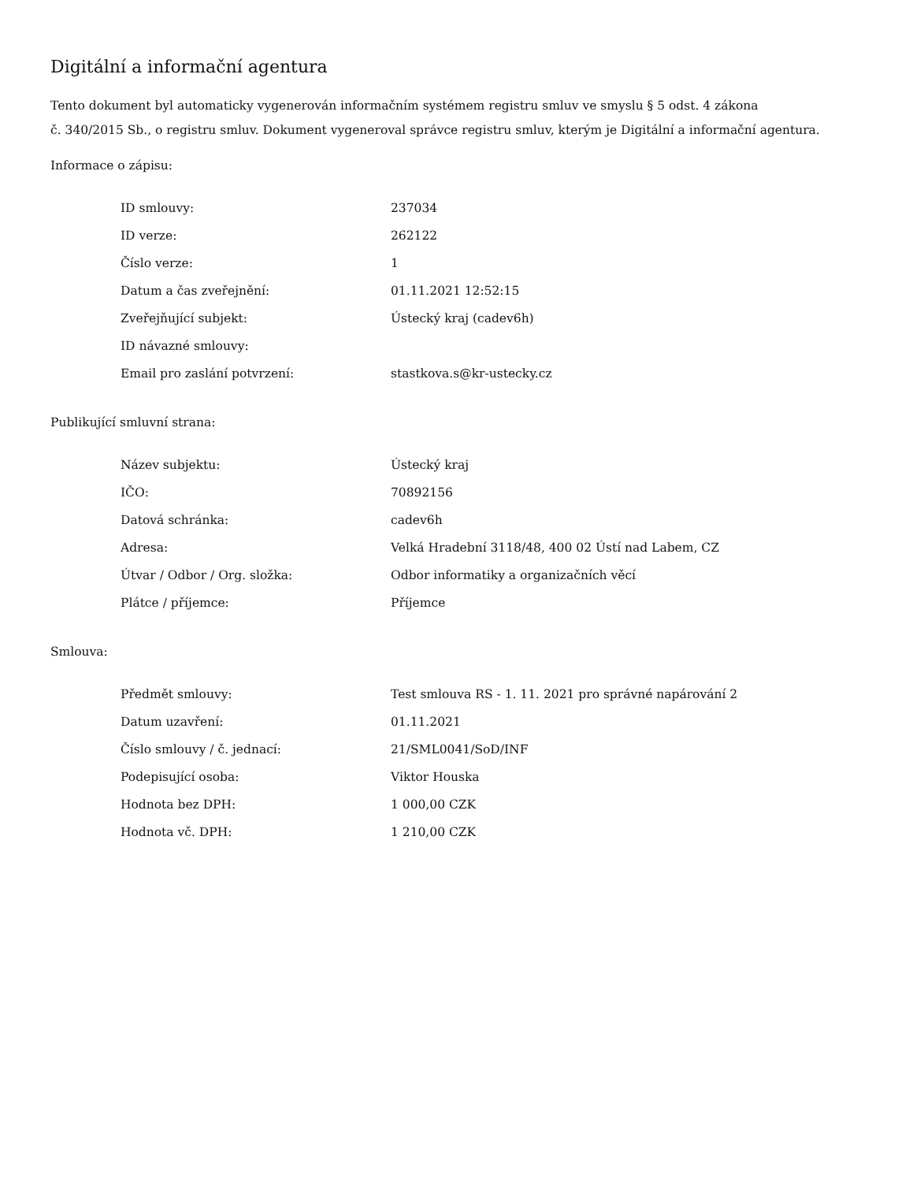Digitální a informační agentura
Tento dokument byl automaticky vygenerován informačním systémem registru smluv ve smyslu § 5 odst. 4 zákona
č. 340/2015 Sb., o registru smluv. Dokument vygeneroval správce registru smluv, kterým je Digitální a informační agentura.
Informace o zápisu:
| ID smlouvy: | 237034 |
| ID verze: | 262122 |
| Číslo verze: | 1 |
| Datum a čas zveřejnění: | 01.11.2021 12:52:15 |
| Zveřejňující subjekt: | Ústecký kraj (cadev6h) |
| ID návazné smlouvy: | |
| Email pro zaslání potvrzení: | stastkova.s@kr-ustecky.cz |
Publikující smluvní strana:
| Název subjektu: | Ústecký kraj |
| IČO: | 70892156 |
| Datová schránka: | cadev6h |
| Adresa: | Velká Hradební 3118/48, 400 02 Ústí nad Labem, CZ |
| Útvar / Odbor / Org. složka: | Odbor informatiky a organizačních věcí |
| Plátce / příjemce: | Příjemce |
Smlouva:
| Předmět smlouvy: | Test smlouva RS - 1. 11. 2021 pro správné napárování 2 |
| Datum uzavření: | 01.11.2021 |
| Číslo smlouvy / č. jednací: | 21/SML0041/SoD/INF |
| Podepisující osoba: | Viktor Houska |
| Hodnota bez DPH: | 1 000,00 CZK |
| Hodnota vč. DPH: | 1 210,00 CZK |